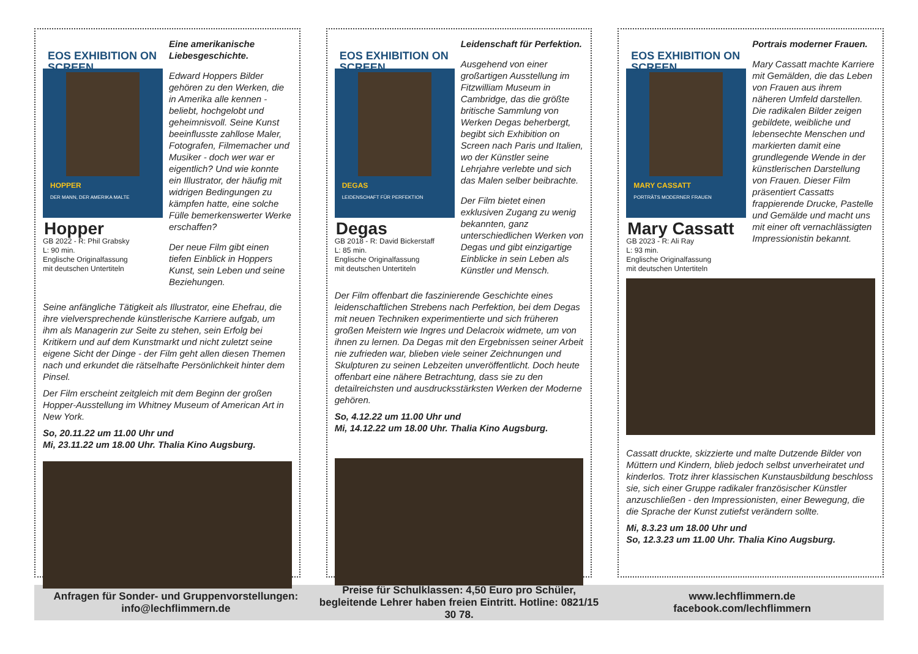EOS EXHIBITION ON SCREEN
HOPPER
DER MANN, DER AMERIKA MALTE
Hopper
GB 2022 - R: Phil Grabsky
L: 90 min.
Englische Originalfassung
mit deutschen Untertiteln
Eine amerikanische Liebesgeschichte.
Edward Hoppers Bilder gehören zu den Werken, die in Amerika alle kennen - beliebt, hochgelobt und geheimnisvoll. Seine Kunst beeinflusste zahllose Maler, Fotografen, Filmemacher und Musiker - doch wer war er eigentlich? Und wie konnte ein Illustrator, der häufig mit widrigen Bedingungen zu kämpfen hatte, eine solche Fülle bemerkenswerter Werke erschaffen?
Der neue Film gibt einen tiefen Einblick in Hoppers Kunst, sein Leben und seine Beziehungen.
Seine anfängliche Tätigkeit als Illustrator, eine Ehefrau, die ihre vielversprechende künstlerische Karriere aufgab, um ihm als Managerin zur Seite zu stehen, sein Erfolg bei Kritikern und auf dem Kunstmarkt und nicht zuletzt seine eigene Sicht der Dinge - der Film geht allen diesen Themen nach und erkundet die rätselhafte Persönlichkeit hinter dem Pinsel.
Der Film erscheint zeitgleich mit dem Beginn der großen Hopper-Ausstellung im Whitney Museum of American Art in New York.
So, 20.11.22 um 11.00 Uhr und
Mi, 23.11.22 um 18.00 Uhr. Thalia Kino Augsburg.
EOS EXHIBITION ON SCREEN
DEGAS
LEIDENSCHAFT FÜR PERFEKTION
Degas
GB 2018 - R: David Bickerstaff
L: 85 min.
Englische Originalfassung
mit deutschen Untertiteln
Leidenschaft für Perfektion.
Ausgehend von einer großartigen Ausstellung im Fitzwilliam Museum in Cambridge, das die größte britische Sammlung von Werken Degas beherbergt, begibt sich Exhibition on Screen nach Paris und Italien, wo der Künstler seine Lehrjahre verlebte und sich das Malen selber beibrachte.
Der Film bietet einen exklusiven Zugang zu wenig bekannten, ganz unterschiedlichen Werken von Degas und gibt einzigartige Einblicke in sein Leben als Künstler und Mensch.
Der Film offenbart die faszinierende Geschichte eines leidenschaftlichen Strebens nach Perfektion, bei dem Degas mit neuen Techniken experimentierte und sich früheren großen Meistern wie Ingres und Delacroix widmete, um von ihnen zu lernen. Da Degas mit den Ergebnissen seiner Arbeit nie zufrieden war, blieben viele seiner Zeichnungen und Skulpturen zu seinen Lebzeiten unveröffentlicht. Doch heute offenbart eine nähere Betrachtung, dass sie zu den detailreichsten und ausdrucksstärksten Werken der Moderne gehören.
So, 4.12.22 um 11.00 Uhr und
Mi, 14.12.22 um 18.00 Uhr. Thalia Kino Augsburg.
EOS EXHIBITION ON SCREEN
MARY CASSATT
PORTRÄTS MODERNER FRAUEN
Mary Cassatt
GB 2023 - R: Ali Ray
L: 93 min.
Englische Originalfassung
mit deutschen Untertiteln
Portrais moderner Frauen.
Mary Cassatt machte Karriere mit Gemälden, die das Leben von Frauen aus ihrem näheren Umfeld darstellen. Die radikalen Bilder zeigen gebildete, weibliche und lebensechte Menschen und markierten damit eine grundlegende Wende in der künstlerischen Darstellung von Frauen. Dieser Film präsentiert Cassatts frappierende Drucke, Pastelle und Gemälde und macht uns mit einer oft vernachlässigten Impressionistin bekannt.
Cassatt druckte, skizzierte und malte Dutzende Bilder von Müttern und Kindern, blieb jedoch selbst unverheiratet und kinderlos. Trotz ihrer klassischen Kunstausbildung beschloss sie, sich einer Gruppe radikaler französischer Künstler anzuschließen - den Impressionisten, einer Bewegung, die die Sprache der Kunst zutiefst verändern sollte.
Mi, 8.3.23 um 18.00 Uhr und
So, 12.3.23 um 11.00 Uhr. Thalia Kino Augsburg.
Anfragen für Sonder- und Gruppenvorstellungen:
info@lechflimmern.de
Preise für Schulklassen: 4,50 Euro pro Schüler, begleitende Lehrer haben freien Eintritt. Hotline: 0821/15 30 78.
www.lechflimmern.de
facebook.com/lechflimmern